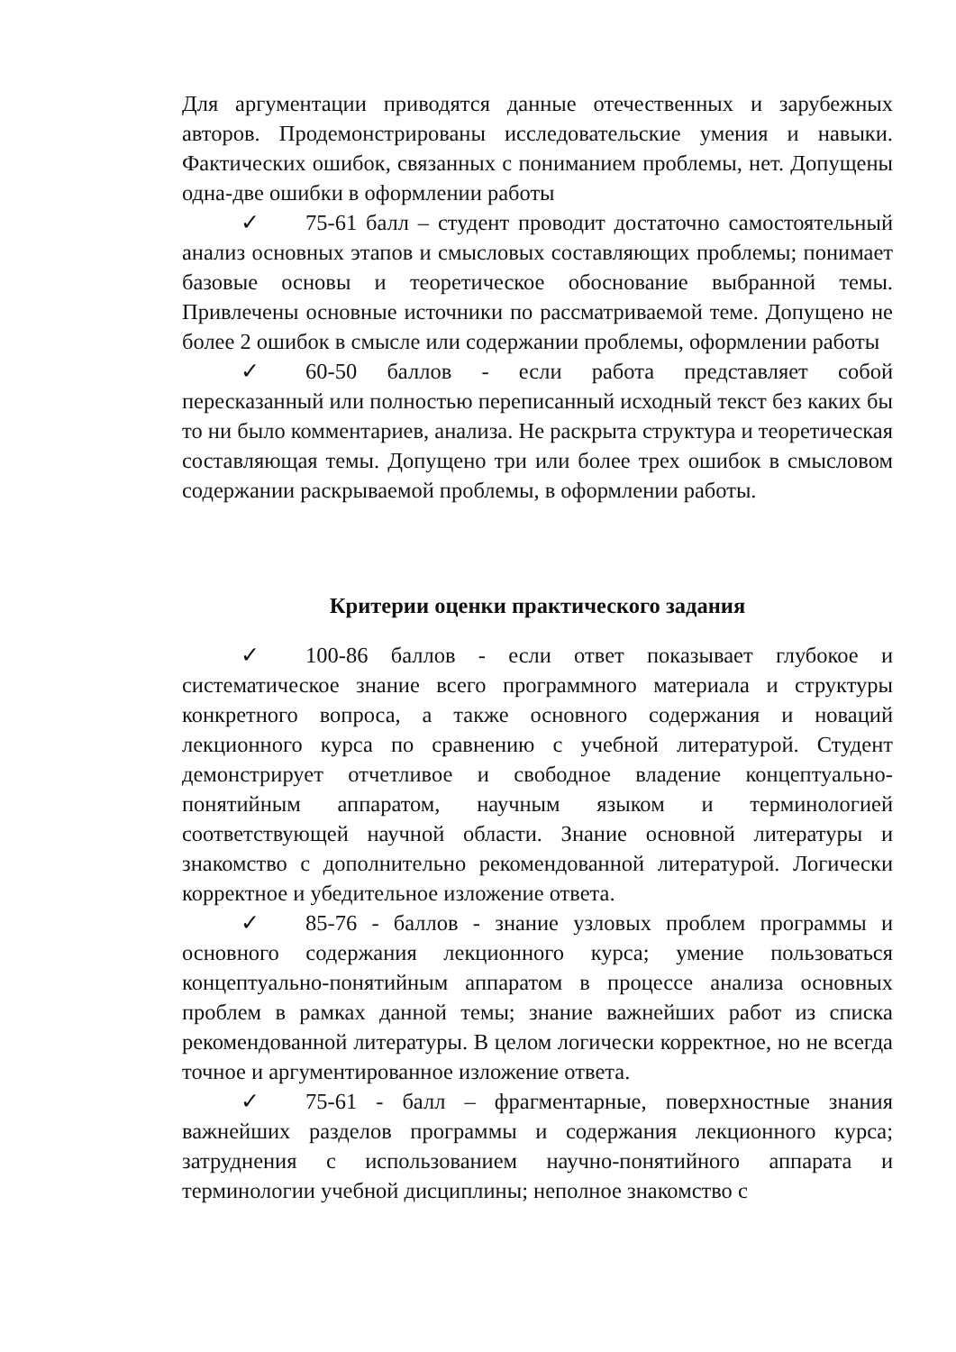Для аргументации приводятся данные отечественных и зарубежных авторов. Продемонстрированы исследовательские умения и навыки. Фактических ошибок, связанных с пониманием проблемы, нет. Допущены одна-две ошибки в оформлении работы
✓ 75-61 балл – студент проводит достаточно самостоятельный анализ основных этапов и смысловых составляющих проблемы; понимает базовые основы и теоретическое обоснование выбранной темы. Привлечены основные источники по рассматриваемой теме. Допущено не более 2 ошибок в смысле или содержании проблемы, оформлении работы
✓ 60-50 баллов - если работа представляет собой пересказанный или полностью переписанный исходный текст без каких бы то ни было комментариев, анализа. Не раскрыта структура и теоретическая составляющая темы. Допущено три или более трех ошибок в смысловом содержании раскрываемой проблемы, в оформлении работы.
Критерии оценки практического задания
✓ 100-86 баллов - если ответ показывает глубокое и систематическое знание всего программного материала и структуры конкретного вопроса, а также основного содержания и новаций лекционного курса по сравнению с учебной литературой. Студент демонстрирует отчетливое и свободное владение концептуально-понятийным аппаратом, научным языком и терминологией соответствующей научной области. Знание основной литературы и знакомство с дополнительно рекомендованной литературой. Логически корректное и убедительное изложение ответа.
✓ 85-76 - баллов - знание узловых проблем программы и основного содержания лекционного курса; умение пользоваться концептуально-понятийным аппаратом в процессе анализа основных проблем в рамках данной темы; знание важнейших работ из списка рекомендованной литературы. В целом логически корректное, но не всегда точное и аргументированное изложение ответа.
✓ 75-61 - балл – фрагментарные, поверхностные знания важнейших разделов программы и содержания лекционного курса; затруднения с использованием научно-понятийного аппарата и терминологии учебной дисциплины; неполное знакомство с